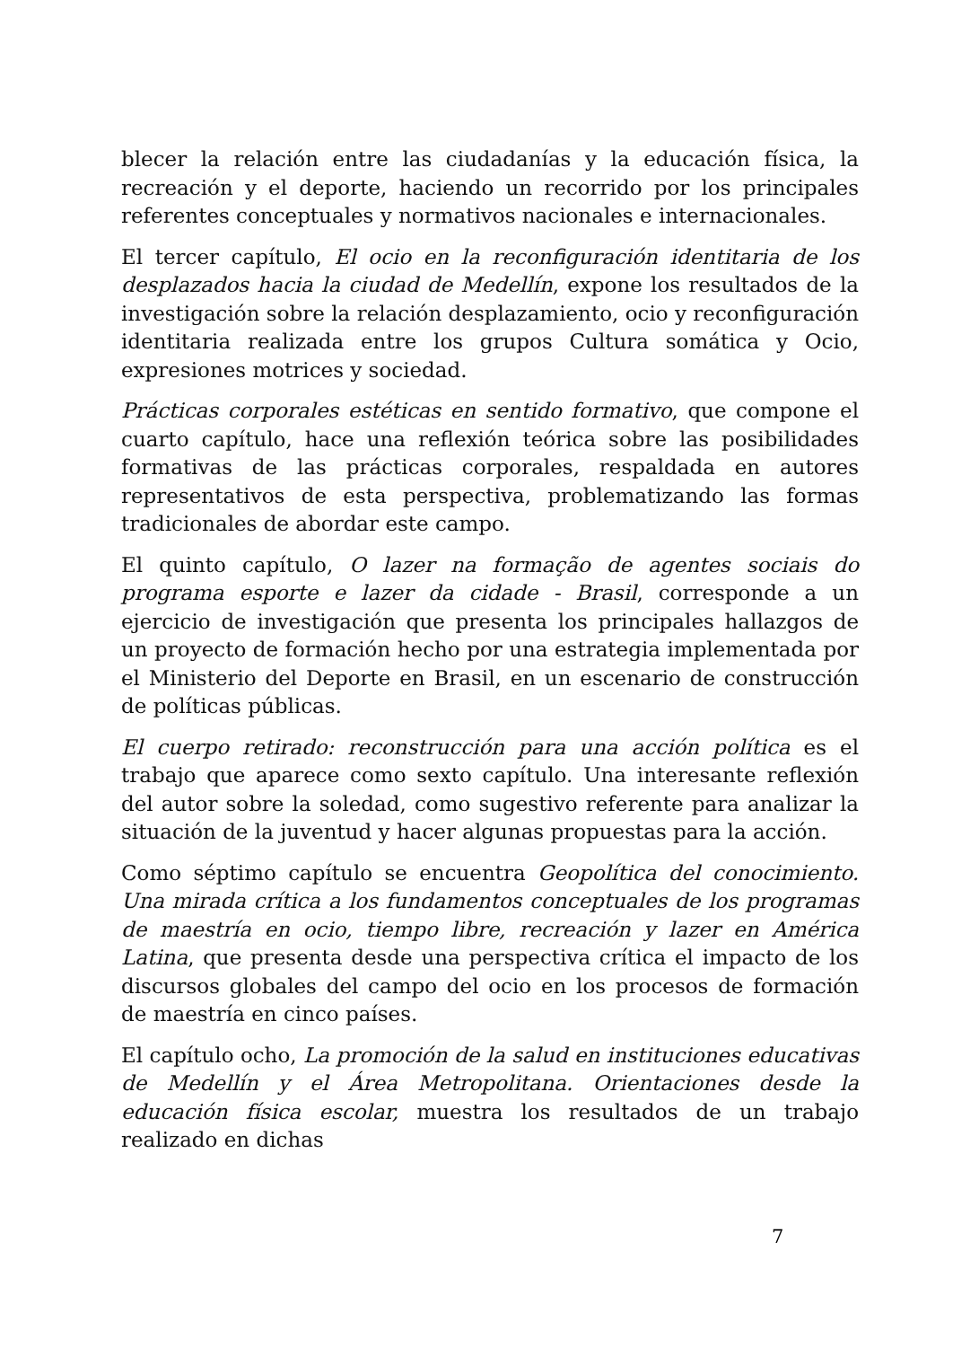blecer la relación entre las ciudadanías y la educación física, la recreación y el deporte, haciendo un recorrido por los principales referentes conceptuales y normativos nacionales e internacionales.
El tercer capítulo, El ocio en la reconfiguración identitaria de los desplazados hacia la ciudad de Medellín, expone los resultados de la investigación sobre la relación desplazamiento, ocio y reconfiguración identitaria realizada entre los grupos Cultura somática y Ocio, expresiones motrices y sociedad.
Prácticas corporales estéticas en sentido formativo, que compone el cuarto capítulo, hace una reflexión teórica sobre las posibilidades formativas de las prácticas corporales, respaldada en autores representativos de esta perspectiva, problematizando las formas tradicionales de abordar este campo.
El quinto capítulo, O lazer na formação de agentes sociais do programa esporte e lazer da cidade - Brasil, corresponde a un ejercicio de investigación que presenta los principales hallazgos de un proyecto de formación hecho por una estrategia implementada por el Ministerio del Deporte en Brasil, en un escenario de construcción de políticas públicas.
El cuerpo retirado: reconstrucción para una acción política es el trabajo que aparece como sexto capítulo. Una interesante reflexión del autor sobre la soledad, como sugestivo referente para analizar la situación de la juventud y hacer algunas propuestas para la acción.
Como séptimo capítulo se encuentra Geopolítica del conocimiento. Una mirada crítica a los fundamentos conceptuales de los programas de maestría en ocio, tiempo libre, recreación y lazer en América Latina, que presenta desde una perspectiva crítica el impacto de los discursos globales del campo del ocio en los procesos de formación de maestría en cinco países.
El capítulo ocho, La promoción de la salud en instituciones educativas de Medellín y el Área Metropolitana. Orientaciones desde la educación física escolar, muestra los resultados de un trabajo realizado en dichas
7